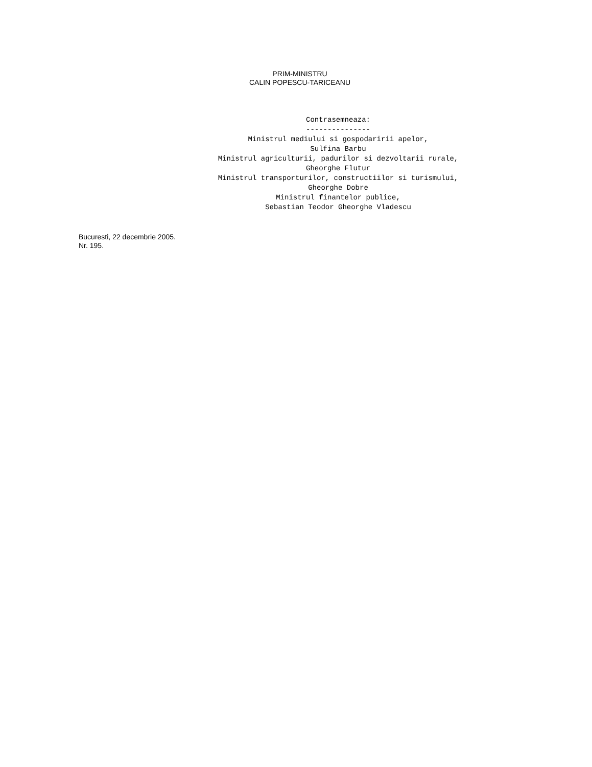PRIM-MINISTRU
CALIN POPESCU-TARICEANU
Contrasemneaza: --------------- Ministrul mediului si gospodaririi apelor, Sulfina Barbu Ministrul agriculturii, padurilor si dezvoltarii rurale, Gheorghe Flutur Ministrul transporturilor, constructiilor si turismului, Gheorghe Dobre Ministrul finantelor publice, Sebastian Teodor Gheorghe Vladescu
Bucuresti, 22 decembrie 2005.
Nr. 195.